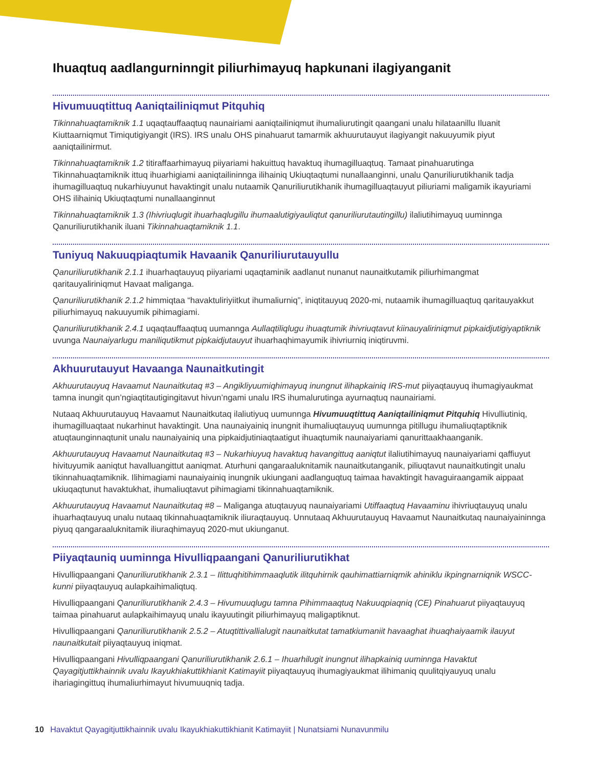Ihuaqtuq aadlangurninngit piliurhimayuq hapkunani ilagiyanganit
Hivumuuqtittuq Aaniqtailiniqmut Pitquhiq
Tikinnahuaqtamiknik 1.1 uqaqtauffaaqtuq naunairiami aaniqtailiniqmut ihumaliurutingit qaangani unalu hilataanillu Iluanit Kiuttaarniqmut Timiqutigiyangit (IRS). IRS unalu OHS pinahuarut tamarmik akhuurutauyut ilagiyangit nakuuyumik piyut aaniqtailinirmut.
Tikinnahuaqtamiknik 1.2 titiraffaarhimayuq piiyariami hakuittuq havaktuq ihumagilluaqtuq. Tamaat pinahuarutinga Tikinnahuaqtamiknik ittuq ihuarhigiami aaniqtailininnga ilihainiq Ukiuqtaqtumi nunallaanginni, unalu Qanuriliurutikhanik tadja ihumagilluaqtuq nukarhiuyunut havaktingit unalu nutaamik Qanuriliurutikhanik ihumagilluaqtauyut piliuriami maligamik ikayuriami OHS ilihainiq Ukiuqtaqtumi nunallaanginnut
Tikinnahuaqtamiknik 1.3 (Ihivriuqlugit ihuarhaqlugillu ihumaalutigiyauliqtut qanuriliurutautingillu) ilaliutihimayuq uuminnga Qanuriliurutikhanik iluani Tikinnahuaqtamiknik 1.1.
Tuniyuq Nakuuqpiaqtumik Havaanik Qanuriliurutauyullu
Qanuriliurutikhanik 2.1.1 ihuarhaqtauyuq piiyariami uqaqtaminik aadlanut nunanut naunaitkutamik piliurhimangmat qaritauyaliriniqmut Havaat maliganga.
Qanuriliurutikhanik 2.1.2 himmiqtaa “havaktuliriyiitkut ihumaliurniq”, iniqtitauyuq 2020-mi, nutaamik ihumagilluaqtuq qaritauyakkut piliurhimayuq nakuuyumik pihimagiami.
Qanuriliurutikhanik 2.4.1 uqaqtauffaaqtuq uumannga Aullaqtiliqlugu ihuaqtumik ihivriuqtavut kiinauyaliriniqmut pipkaidjutigiyaptiknik uvunga Naunaiyarlugu maniliqutikmut pipkaidjutauyut ihuarhaqhimayumik ihivriurniq iniqtiruvmi.
Akhuurutauyut Havaanga Naunaitkutingit
Akhuurutauyuq Havaamut Naunaitkutaq #3 – Angikliyuumiqhimayuq inungnut ilihapkainiq IRS-mut piiyaqtauyuq ihumagiyaukmat tamna inungit qun’ngiaqtitautigingitavut hivun’ngami unalu IRS ihumalurutinga ayurnaqtuq naunairiami.
Nutaaq Akhuurutauyuq Havaamut Naunaitkutaq ilaliutiyuq uumunnga Hivumuuqtittuq Aaniqtailiniqmut Pitquhiq Hivulliutiniq, ihumagilluaqtaat nukarhinut havaktingit. Una naunaiyainiq inungnit ihumaliuqtauyuq uumunnga pitillugu ihumaliuqtaptiknik atuqtaunginnaqtunit unalu naunaiyainiq una pipkaidjutiniaqtaatigut ihuaqtumik naunaiyariami qanurittaakhaanganik.
Akhuurutauyuq Havaamut Naunaitkutaq #3 – Nukarhiuyuq havaktuq havangittuq aaniqtut ilaliutihimayuq naunaiyariami qaffiuyut hivituyumik aaniqtut havalluangittut aaniqmat. Aturhuni qangaraaluknitamik naunaitkutanganik, piliuqtavut naunaitkutingit unalu tikinnahuaqtamiknik. Ilihimagiami naunaiyainiq inungnik ukiungani aadlanguqtuq taimaa havaktingit havaguiraangamik aippaat ukiuqaqtunut havaktukhat, ihumaliuqtavut pihimagiami tikinnahuaqtamiknik.
Akhuurutauyuq Havaamut Naunaitkutaq #8 – Maliganga atuqtauyuq naunaiyariami Utiffaaqtuq Havaaminu ihivriuqtauyuq unalu ihuarhaqtauyuq unalu nutaaq tikinnahuaqtamiknik iliuraqtauyuq. Unnutaaq Akhuurutauyuq Havaamut Naunaitkutaq naunaiyaininnga piyuq qangaraaluknitamik iliuraqhimayuq 2020-mut ukiunganut.
Piiyaqtauniq uuminnga Hivulliqpaangani Qanuriliurutikhat
Hivulliqpaangani Qanuriliurutikhanik 2.3.1 – Ilittuqhitihimmaaqlutik ilitquhirnik qauhimattiarniqmik ahiniklu ikpingnarniqnik WSCC-kunni piiyaqtauyuq aulapkaihimaliqtuq.
Hivulliqpaangani Qanuriliurutikhanik 2.4.3 – Hivumuuqlugu tamna Pihimmaaqtuq Nakuuqpiaqniq (CE) Pinahuarut piiyaqtauyuq taimaa pinahuarut aulapkaihimayuq unalu ikayuutingit piliurhimayuq maligaptiknut.
Hivulliqpaangani Qanuriliurutikhanik 2.5.2 – Atuqtittivallialugit naunaitkutat tamatkiumaniit havaaghat ihuaqhaiyaamik ilauyut naunaitkutait piiyaqtauyuq iniqmat.
Hivulliqpaangani Hivulliqpaangani Qanuriliurutikhanik 2.6.1 – Ihuarhilugit inungnut ilihapkainiq uuminnga Havaktut Qayagitjuttikhainnik uvalu Ikayukhiakuttikhianit Katimayiit piiyaqtauyuq ihumagiyaukmat ilihimaniq quulitqiyauyuq unalu ihariagingittuq ihumaliurhimayut hivumuuqniq tadja.
10 Havaktut Qayagitjuttikhainnik uvalu Ikayukhiakuttikhianit Katimayiit | Nunatsiami Nunavunmilu